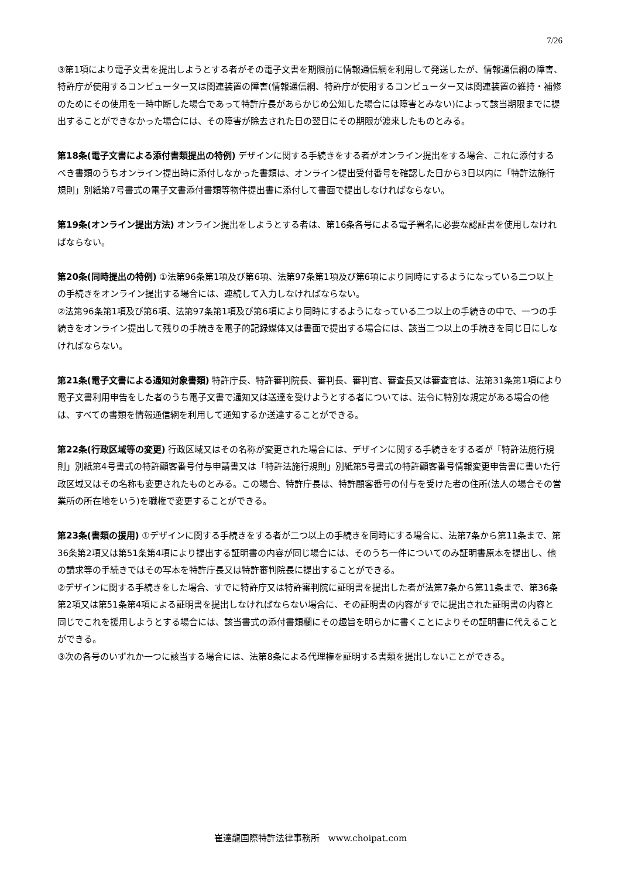7/26
③第1項により電子文書を提出しようとする者がその電子文書を期限前に情報通信網を利用して発送したが、情報通信網の障害、特許庁が使用するコンピューター又は関連装置の障害(情報通信網、特許庁が使用するコンピューター又は関連装置の維持・補修のためにその使用を一時中断した場合であって特許庁長があらかじめ公知した場合には障害とみない)によって該当期限までに提出することができなかった場合には、その障害が除去された日の翌日にその期限が渡来したものとみる。
第18条(電子文書による添付書類提出の特例) デザインに関する手続きをする者がオンライン提出をする場合、これに添付するべき書類のうちオンライン提出時に添付しなかった書類は、オンライン提出受付番号を確認した日から3日以内に「特許法施行規則」別紙第7号書式の電子文書添付書類等物件提出書に添付して書面で提出しなければならない。
第19条(オンライン提出方法) オンライン提出をしようとする者は、第16条各号による電子署名に必要な認証書を使用しなければならない。
第20条(同時提出の特例) ①法第96条第1項及び第6項、法第97条第1項及び第6項により同時にするようになっている二つ以上の手続きをオンライン提出する場合には、連続して入力しなければならない。
②法第96条第1項及び第6項、法第97条第1項及び第6項により同時にするようになっている二つ以上の手続きの中で、一つの手続きをオンライン提出して残りの手続きを電子的記録媒体又は書面で提出する場合には、該当二つ以上の手続きを同じ日にしなければならない。
第21条(電子文書による通知対象書類) 特許庁長、特許審判院長、審判長、審判官、審査長又は審査官は、法第31条第1項により電子文書利用申告をした者のうち電子文書で通知又は送達を受けようとする者については、法令に特別な規定がある場合の他は、すべての書類を情報通信網を利用して通知するか送達することができる。
第22条(行政区域等の変更) 行政区域又はその名称が変更された場合には、デザインに関する手続きをする者が「特許法施行規則」別紙第4号書式の特許顧客番号付与申請書又は「特許法施行規則」別紙第5号書式の特許顧客番号情報変更申告書に書いた行政区域又はその名称も変更されたものとみる。この場合、特許庁長は、特許顧客番号の付与を受けた者の住所(法人の場合その営業所の所在地をいう)を職権で変更することができる。
第23条(書類の援用) ①デザインに関する手続きをする者が二つ以上の手続きを同時にする場合に、法第7条から第11条まで、第36条第2項又は第51条第4項により提出する証明書の内容が同じ場合には、そのうち一件についてのみ証明書原本を提出し、他の請求等の手続きではその写本を特許庁長又は特許審判院長に提出することができる。
②デザインに関する手続きをした場合、すでに特許庁又は特許審判院に証明書を提出した者が法第7条から第11条まで、第36条第2項又は第51条第4項による証明書を提出しなければならない場合に、その証明書の内容がすでに提出された証明書の内容と同じでこれを援用しようとする場合には、該当書式の添付書類欄にその趣旨を明らかに書くことによりその証明書に代えることができる。
③次の各号のいずれか一つに該当する場合には、法第8条による代理権を証明する書類を提出しないことができる。
崔達龍国際特許法律事務所　www.choipat.com